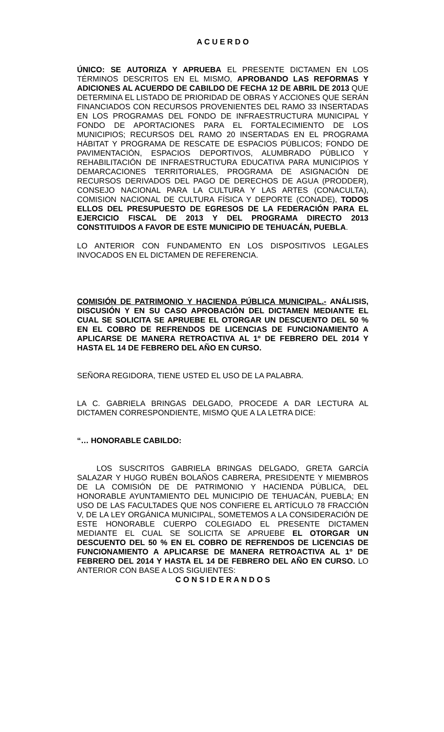A C U E R D O
ÚNICO: SE AUTORIZA Y APRUEBA EL PRESENTE DICTAMEN EN LOS TÉRMINOS DESCRITOS EN EL MISMO, APROBANDO LAS REFORMAS Y ADICIONES AL ACUERDO DE CABILDO DE FECHA 12 DE ABRIL DE 2013 QUE DETERMINA EL LISTADO DE PRIORIDAD DE OBRAS Y ACCIONES QUE SERÁN FINANCIADOS CON RECURSOS PROVENIENTES DEL RAMO 33 INSERTADAS EN LOS PROGRAMAS DEL FONDO DE INFRAESTRUCTURA MUNICIPAL Y FONDO DE APORTACIONES PARA EL FORTALECIMIENTO DE LOS MUNICIPIOS; RECURSOS DEL RAMO 20 INSERTADAS EN EL PROGRAMA HÁBITAT Y PROGRAMA DE RESCATE DE ESPACIOS PÚBLICOS; FONDO DE PAVIMENTACIÓN, ESPACIOS DEPORTIVOS, ALUMBRADO PÚBLICO Y REHABILITACIÓN DE INFRAESTRUCTURA EDUCATIVA PARA MUNICIPIOS Y DEMARCACIONES TERRITORIALES, PROGRAMA DE ASIGNACIÓN DE RECURSOS DERIVADOS DEL PAGO DE DERECHOS DE AGUA (PRODDER), CONSEJO NACIONAL PARA LA CULTURA Y LAS ARTES (CONACULTA), COMISION NACIONAL DE CULTURA FÍSICA Y DEPORTE (CONADE), TODOS ELLOS DEL PRESUPUESTO DE EGRESOS DE LA FEDERACIÓN PARA EL EJERCICIO FISCAL DE 2013 Y DEL PROGRAMA DIRECTO 2013 CONSTITUIDOS A FAVOR DE ESTE MUNICIPIO DE TEHUACÁN, PUEBLA.
LO ANTERIOR CON FUNDAMENTO EN LOS DISPOSITIVOS LEGALES INVOCADOS EN EL DICTAMEN DE REFERENCIA.
COMISIÓN DE PATRIMONIO Y HACIENDA PÚBLICA MUNICIPAL.- ANÁLISIS, DISCUSIÓN Y EN SU CASO APROBACIÓN DEL DICTAMEN MEDIANTE EL CUAL SE SOLICITA SE APRUEBE EL OTORGAR UN DESCUENTO DEL 50 % EN EL COBRO DE REFRENDOS DE LICENCIAS DE FUNCIONAMIENTO A APLICARSE DE MANERA RETROACTIVA AL 1º DE FEBRERO DEL 2014 Y HASTA EL 14 DE FEBRERO DEL AÑO EN CURSO.
SEÑORA REGIDORA, TIENE USTED EL USO DE LA PALABRA.
LA C. GABRIELA BRINGAS DELGADO, PROCEDE A DAR LECTURA AL DICTAMEN CORRESPONDIENTE, MISMO QUE A LA LETRA DICE:
“… HONORABLE CABILDO:
LOS SUSCRITOS GABRIELA BRINGAS DELGADO, GRETA GARCÍA SALAZAR Y HUGO RUBÉN BOLAÑOS CABRERA, PRESIDENTE Y MIEMBROS DE LA COMISIÓN DE DE PATRIMONIO Y HACIENDA PÚBLICA, DEL HONORABLE AYUNTAMIENTO DEL MUNICIPIO DE TEHUACÁN, PUEBLA; EN USO DE LAS FACULTADES QUE NOS CONFIERE EL ARTÍCULO 78 FRACCIÓN V, DE LA LEY ORGÁNICA MUNICIPAL, SOMETEMOS A LA CONSIDERACIÓN DE ESTE HONORABLE CUERPO COLEGIADO EL PRESENTE DICTAMEN MEDIANTE EL CUAL SE SOLICITA SE APRUEBE EL OTORGAR UN DESCUENTO DEL 50 % EN EL COBRO DE REFRENDOS DE LICENCIAS DE FUNCIONAMIENTO A APLICARSE DE MANERA RETROACTIVA AL 1º DE FEBRERO DEL 2014 Y HASTA EL 14 DE FEBRERO DEL AÑO EN CURSO. LO ANTERIOR CON BASE A LOS SIGUIENTES:
C O N S I D E R A N D O S